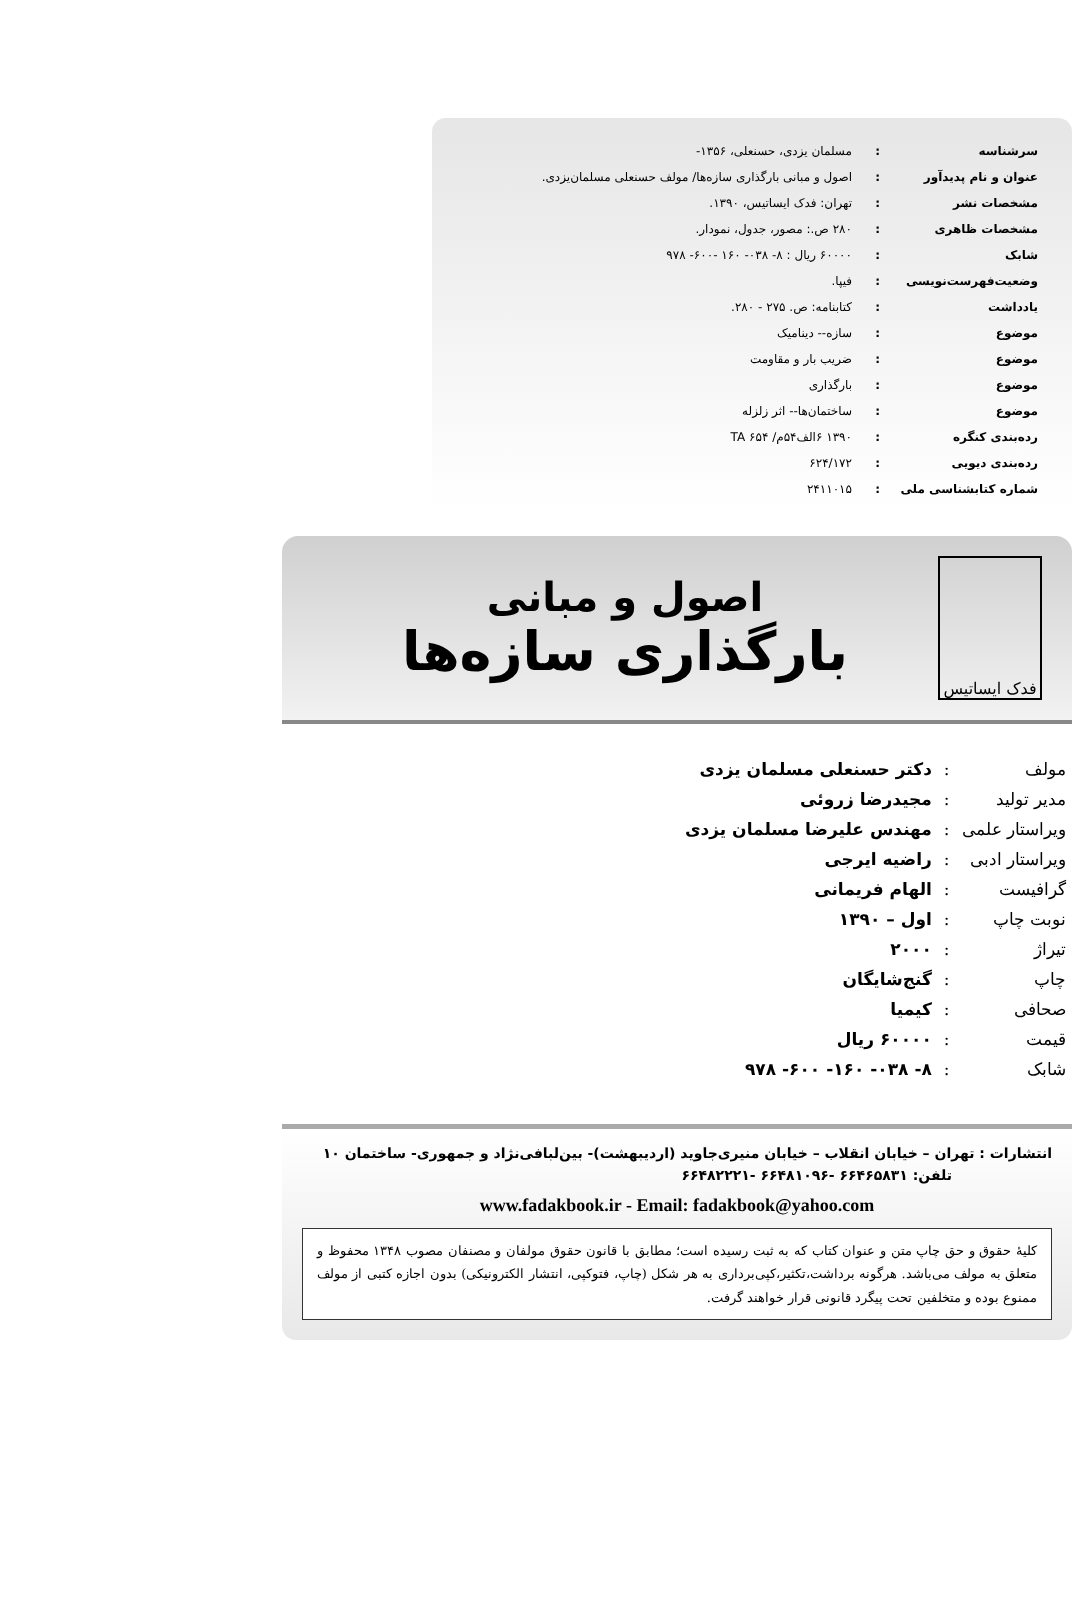| سرشناسه | : | مسلمان یزدی، حسنعلی، ۱۳۵۶- |
| عنوان و نام پدیدآور | : | اصول و مبانی بارگذاری سازه‌ها/ مولف حسنعلی مسلمان‌یزدی. |
| مشخصات نشر | : | تهران: فدک ایساتیس، ۱۳۹۰. |
| مشخصات ظاهری | : | ۲۸۰ ص.: مصور، جدول، نمودار. |
| شابک | : | ۶۰۰۰۰ ریال : ۸- ۰۳۸- ۱۶۰ -۶۰۰- ۹۷۸ |
| وضعیت‌فهرست‌نویسی | : | فیپا. |
| یادداشت | : | کتابنامه: ص. ۲۷۵ - ۲۸۰. |
| موضوع | : | سازه-- دینامیک |
| موضوع | : | ضریب بار و مقاومت |
| موضوع | : | بارگذاری |
| موضوع | : | ساختمان‌ها-- اثر زلزله |
| رده‌بندی کنگره | : | ۱۳۹۰ ۶الف۵۴م/ TA ۶۵۴ |
| رده‌بندی دیویی | : | ۶۲۴/۱۷۲ |
| شماره کتابشناسی ملی | : | ۲۴۱۱۰۱۵ |
فدک ایساتیس
اصول و مبانی
بارگذاری سازه‌ها
| مولف | : | دکتر حسنعلی مسلمان یزدی |
| مدیر تولید | : | مجیدرضا زروئی |
| ویراستار علمی | : | مهندس علیرضا مسلمان یزدی |
| ویراستار ادبی | : | راضیه ایرجی |
| گرافیست | : | الهام فریمانی |
| نوبت چاپ | : | اول – ۱۳۹۰ |
| تیراژ | : | ۲۰۰۰ |
| چاپ | : | گنج‌شایگان |
| صحافی | : | کیمیا |
| قیمت | : | ۶۰۰۰۰ ریال |
| شابک | : | ۸- ۰۳۸- ۱۶۰- ۶۰۰- ۹۷۸ |
انتشارات : تهران – خیابان انقلاب – خیابان منیری‌جاوید (اردیبهشت)- بین‌لبافی‌نژاد و جمهوری- ساختمان ۱۰
تلفن: ۶۶۴۶۵۸۳۱ -۶۶۴۸۱۰۹۶ -۶۶۴۸۲۲۲۱
www.fadakbook.ir - Email: fadakbook@yahoo.com
کلیهٔ حقوق و حق چاپ متن و عنوان کتاب که به ثبت رسیده است؛ مطابق با قانون حقوق مولفان و مصنفان مصوب ۱۳۴۸ محفوظ و متعلق به مولف می‌باشد. هرگونه برداشت،تکثیر،کپی‌برداری به هر شکل (چاپ، فتوکپی، انتشار الکترونیکی) بدون اجازه کتبی از مولف ممنوع بوده و متخلفین تحت پیگرد قانونی قرار خواهند گرفت.